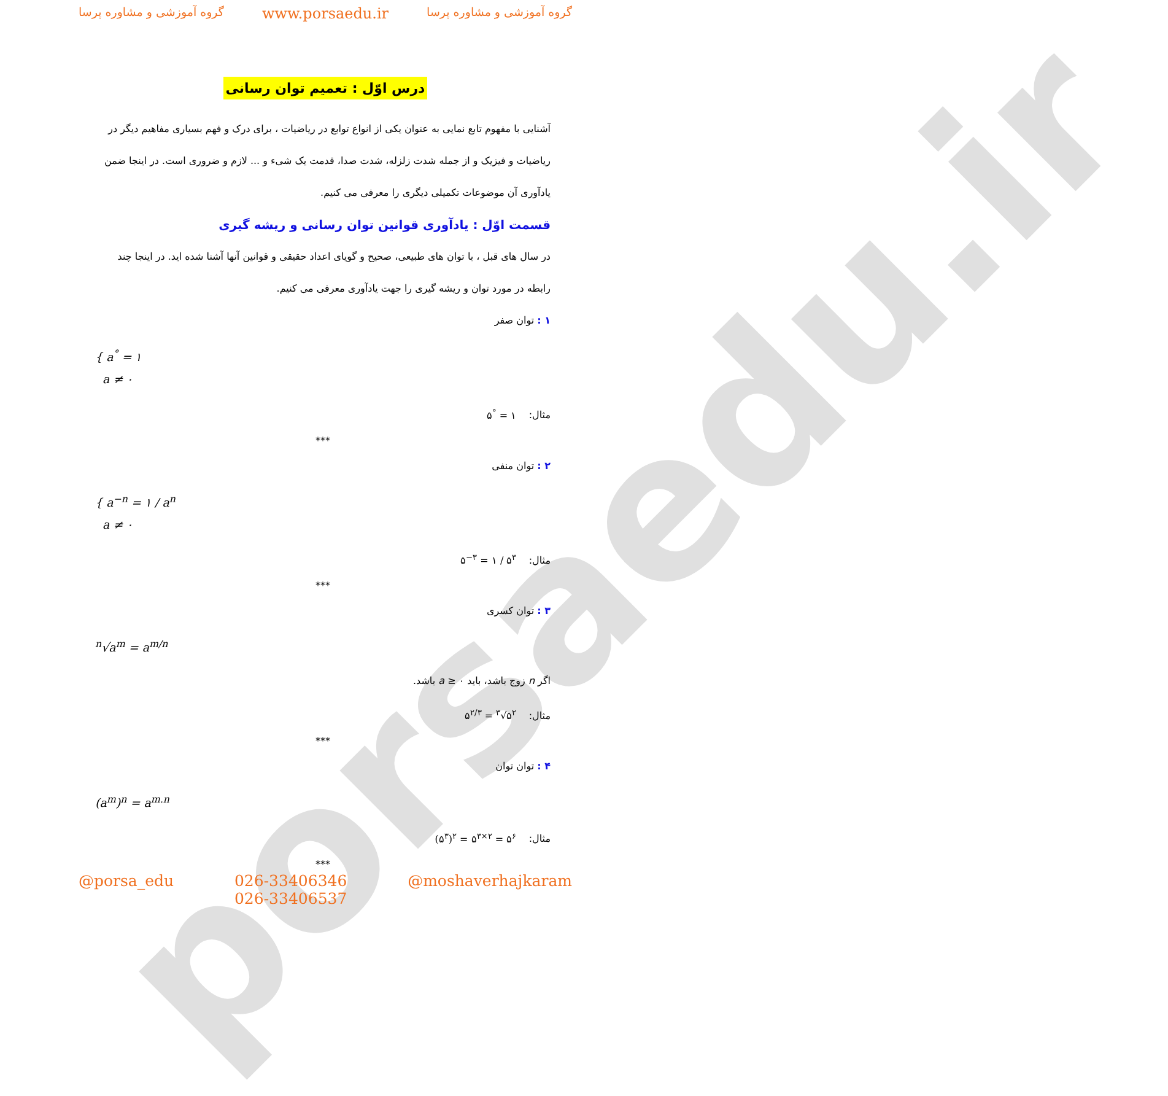porsaedu.ir
گروه آموزشی و مشاوره پرسا www.porsaedu.ir گروه آموزشی و مشاوره پرسا
درس اوّل : تعمیم توان رسانی
آشنایی با مفهوم تابع نمایی به عنوان یکی از انواع توابع در ریاضیات ، برای درک و فهم بسیاری مفاهیم دیگر در ریاضیات و فیزیک و از جمله شدت زلزله، شدت صدا، قدمت یک شیء و ... لازم و ضروری است. در اینجا ضمن یادآوری آن موضوعات تکمیلی دیگری را معرفی می کنیم.
قسمت اوّل : یادآوری قوانین توان رسانی و ریشه گیری
در سال های قبل ، با توان های طبیعی، صحیح و گویای اعداد حقیقی و قوانین آنها آشنا شده اید. در اینجا چند رابطه در مورد توان و ریشه گیری را جهت یادآوری معرفی می کنیم.
۱ : توان صفر
{ a<sup>°</sup> = ۱
a ≠ ۰
مثال: ۵<sup>°</sup> = ۱
***
۲ : توان منفی
{ a<sup>−n</sup> = ۱ / a<sup>n</sup>
a ≠ ۰
مثال: ۵<sup>−۳</sup> = ۱ / ۵<sup>۳</sup>
***
۳ : توان کسری
<sup>n</sup>√a<sup>m</sup> = a<sup>m/n</sup>
اگر n زوج باشد، باید a ≥ ۰ باشد.
مثال: ۵<sup>۲/۳</sup> = <sup>۳</sup>√۵<sup>۲</sup>
***
۴ : توان توان
(a<sup>m</sup>)<sup>n</sup> = a<sup>m.n</sup>
مثال: (۵<sup>۳</sup>)<sup>۲</sup> = ۵<sup>۳×۲</sup> = ۵<sup>۶</sup>
***
@porsa_edu 026-33406346
026-33406537 @moshaverhajkaram